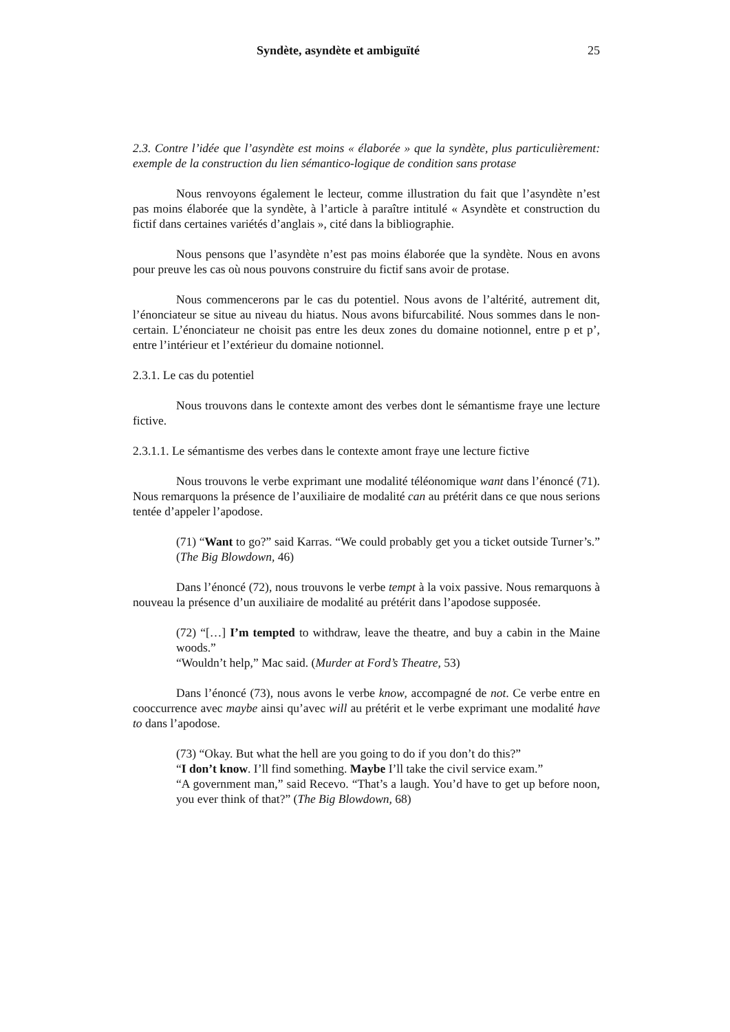Syndète, asyndète et ambiguïté 25
2.3. Contre l’idée que l’asyndète est moins « élaborée » que la syndète, plus particulièrement: exemple de la construction du lien sémantico-logique de condition sans protase
Nous renvoyons également le lecteur, comme illustration du fait que l’asyndète n’est pas moins élaborée que la syndète, à l’article à paraître intitulé « Asyndète et construction du fictif dans certaines variétés d’anglais », cité dans la bibliographie.
Nous pensons que l’asyndète n’est pas moins élaborée que la syndète. Nous en avons pour preuve les cas où nous pouvons construire du fictif sans avoir de protase.
Nous commencerons par le cas du potentiel. Nous avons de l’altérité, autrement dit, l’énonciateur se situe au niveau du hiatus. Nous avons bifurcabilité. Nous sommes dans le non-certain. L’énonciateur ne choisit pas entre les deux zones du domaine notionnel, entre p et p’, entre l’intérieur et l’extérieur du domaine notionnel.
2.3.1. Le cas du potentiel
Nous trouvons dans le contexte amont des verbes dont le sémantisme fraye une lecture fictive.
2.3.1.1. Le sémantisme des verbes dans le contexte amont fraye une lecture fictive
Nous trouvons le verbe exprimant une modalité téléonomique want dans l’énoncé (71). Nous remarquons la présence de l’auxiliaire de modalité can au prétérit dans ce que nous serions tentée d’appeler l’apodose.
(71) “Want to go?” said Karras. “We could probably get you a ticket outside Turner’s.” (The Big Blowdown, 46)
Dans l’énoncé (72), nous trouvons le verbe tempt à la voix passive. Nous remarquons à nouveau la présence d’un auxiliaire de modalité au prétérit dans l’apodose supposée.
(72) “[…] I’m tempted to withdraw, leave the theatre, and buy a cabin in the Maine woods.”
“Wouldn’t help,” Mac said. (Murder at Ford’s Theatre, 53)
Dans l’énoncé (73), nous avons le verbe know, accompagné de not. Ce verbe entre en cooccurrence avec maybe ainsi qu’avec will au prétérit et le verbe exprimant une modalité have to dans l’apodose.
(73) “Okay. But what the hell are you going to do if you don’t do this?”
“I don’t know. I’ll find something. Maybe I’ll take the civil service exam.”
“A government man,” said Recevo. “That’s a laugh. You’d have to get up before noon, you ever think of that?” (The Big Blowdown, 68)